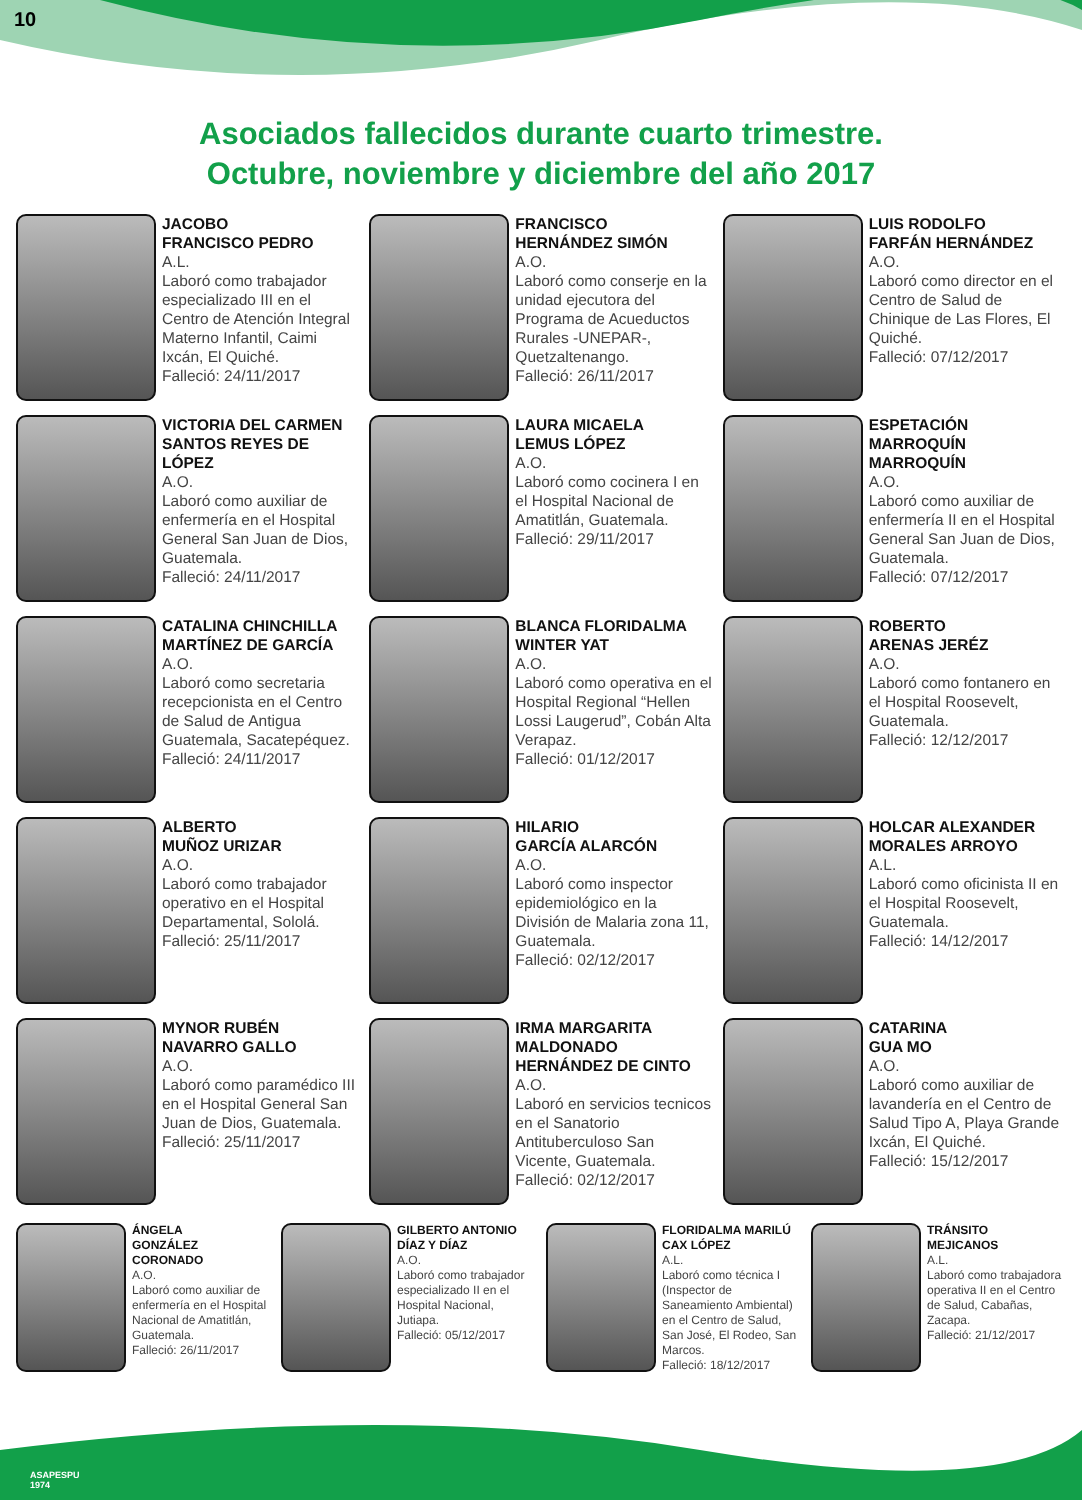10
Asociados fallecidos durante cuarto trimestre.
Octubre, noviembre y diciembre del año 2017
JACOBO
FRANCISCO PEDRO
A.L.
Laboró como trabajador especializado III en el Centro de Atención Integral Materno Infantil, Caimi Ixcán, El Quiché.
Falleció: 24/11/2017
FRANCISCO
HERNÁNDEZ SIMÓN
A.O.
Laboró como conserje en la unidad ejecutora del Programa de Acueductos Rurales -UNEPAR-, Quetzaltenango.
Falleció: 26/11/2017
LUIS RODOLFO
FARFÁN HERNÁNDEZ
A.O.
Laboró como director en el Centro de Salud de Chinique de Las Flores, El Quiché.
Falleció: 07/12/2017
VICTORIA DEL CARMEN SANTOS REYES DE LÓPEZ
A.O.
Laboró como auxiliar de enfermería en el Hospital General San Juan de Dios, Guatemala.
Falleció: 24/11/2017
LAURA MICAELA
LEMUS LÓPEZ
A.O.
Laboró como cocinera I en el Hospital Nacional de Amatitlán, Guatemala.
Falleció: 29/11/2017
ESPETACIÓN
MARROQUÍN MARROQUÍN
A.O.
Laboró como auxiliar de enfermería II en el Hospital General San Juan de Dios, Guatemala.
Falleció: 07/12/2017
CATALINA CHINCHILLA MARTÍNEZ DE GARCÍA
A.O.
Laboró como secretaria recepcionista en el Centro de Salud de Antigua Guatemala, Sacatepéquez.
Falleció: 24/11/2017
BLANCA FLORIDALMA
WINTER YAT
A.O.
Laboró como operativa en el Hospital Regional “Hellen Lossi Laugerud”, Cobán Alta Verapaz.
Falleció: 01/12/2017
ROBERTO
ARENAS JERÉZ
A.O.
Laboró como fontanero en el Hospital Roosevelt, Guatemala.
Falleció: 12/12/2017
ALBERTO
MUÑOZ URIZAR
A.O.
Laboró como trabajador operativo en el Hospital Departamental, Sololá.
Falleció: 25/11/2017
HILARIO
GARCÍA ALARCÓN
A.O.
Laboró como inspector epidemiológico en la División de Malaria zona 11, Guatemala.
Falleció: 02/12/2017
HOLCAR ALEXANDER MORALES ARROYO
A.L.
Laboró como oficinista II en el Hospital Roosevelt, Guatemala.
Falleció: 14/12/2017
MYNOR RUBÉN
NAVARRO GALLO
A.O.
Laboró como paramédico III en el Hospital General San Juan de Dios, Guatemala.
Falleció: 25/11/2017
IRMA MARGARITA MALDONADO HERNÁNDEZ DE CINTO
A.O.
Laboró en servicios tecnicos en el Sanatorio Antituberculoso San Vicente, Guatemala.
Falleció: 02/12/2017
CATARINA
GUA MO
A.O.
Laboró como auxiliar de lavandería en el Centro de Salud Tipo A, Playa Grande Ixcán, El Quiché.
Falleció: 15/12/2017
ÁNGELA
GONZÁLEZ CORONADO
A.O.
Laboró como auxiliar de enfermería en el Hospital Nacional de Amatitlán, Guatemala.
Falleció: 26/11/2017
GILBERTO ANTONIO DÍAZ Y DÍAZ
A.O.
Laboró como trabajador especializado II en el Hospital Nacional, Jutiapa.
Falleció: 05/12/2017
FLORIDALMA MARILÚ CAX LÓPEZ
A.L.
Laboró como técnica I (Inspector de Saneamiento Ambiental) en el Centro de Salud, San José, El Rodeo, San Marcos.
Falleció: 18/12/2017
TRÁNSITO
MEJICANOS
A.L.
Laboró como trabajadora operativa II en el Centro de Salud, Cabañas, Zacapa.
Falleció: 21/12/2017
ASAPESPU
1974